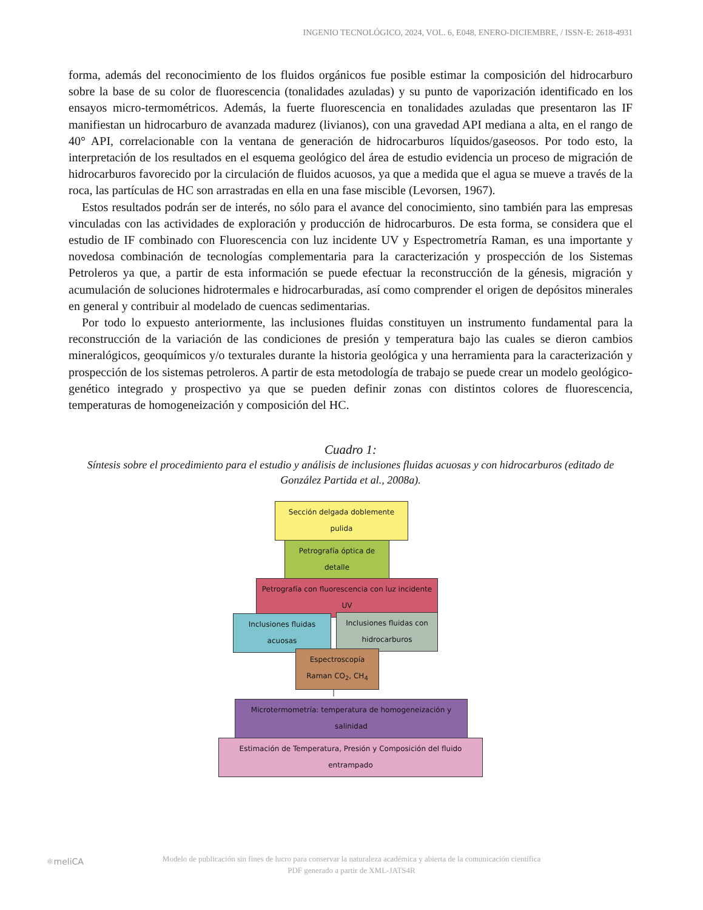INGENIO TECNOLÓGICO, 2024, VOL. 6, E048, ENERO-DICIEMBRE, / ISSN-E: 2618-4931
forma, además del reconocimiento de los fluidos orgánicos fue posible estimar la composición del hidrocarburo sobre la base de su color de fluorescencia (tonalidades azuladas) y su punto de vaporización identificado en los ensayos micro-termométricos. Además, la fuerte fluorescencia en tonalidades azuladas que presentaron las IF manifiestan un hidrocarburo de avanzada madurez (livianos), con una gravedad API mediana a alta, en el rango de 40° API, correlacionable con la ventana de generación de hidrocarburos líquidos/gaseosos. Por todo esto, la interpretación de los resultados en el esquema geológico del área de estudio evidencia un proceso de migración de hidrocarburos favorecido por la circulación de fluidos acuosos, ya que a medida que el agua se mueve a través de la roca, las partículas de HC son arrastradas en ella en una fase miscible (Levorsen, 1967).
Estos resultados podrán ser de interés, no sólo para el avance del conocimiento, sino también para las empresas vinculadas con las actividades de exploración y producción de hidrocarburos. De esta forma, se considera que el estudio de IF combinado con Fluorescencia con luz incidente UV y Espectrometría Raman, es una importante y novedosa combinación de tecnologías complementaria para la caracterización y prospección de los Sistemas Petroleros ya que, a partir de esta información se puede efectuar la reconstrucción de la génesis, migración y acumulación de soluciones hidrotermales e hidrocarburadas, así como comprender el origen de depósitos minerales en general y contribuir al modelado de cuencas sedimentarias.
Por todo lo expuesto anteriormente, las inclusiones fluidas constituyen un instrumento fundamental para la reconstrucción de la variación de las condiciones de presión y temperatura bajo las cuales se dieron cambios mineralógicos, geoquímicos y/o texturales durante la historia geológica y una herramienta para la caracterización y prospección de los sistemas petroleros. A partir de esta metodología de trabajo se puede crear un modelo geológico-genético integrado y prospectivo ya que se pueden definir zonas con distintos colores de fluorescencia, temperaturas de homogeneización y composición del HC.
Cuadro 1:
Síntesis sobre el procedimiento para el estudio y análisis de inclusiones fluidas acuosas y con hidrocarburos (editado de González Partida et al., 2008a).
Sección delgada doblemente pulida
Petrografía óptica de detalle
Petrografía con fluorescencia con luz incidente UV
Inclusiones fluidas acuosas
Inclusiones fluidas con hidrocarburos
Espectroscopía Raman CO<sub>2</sub>, CH<sub>4</sub>
Microtermometría: temperatura de homogeneización y salinidad
Estimación de Temperatura, Presión y Composición del fluido entrampado
⚛meliCA
Modelo de publicación sin fines de lucro para conservar la naturaleza académica y abierta de la comunicación científica
PDF generado a partir de XML-JATS4R